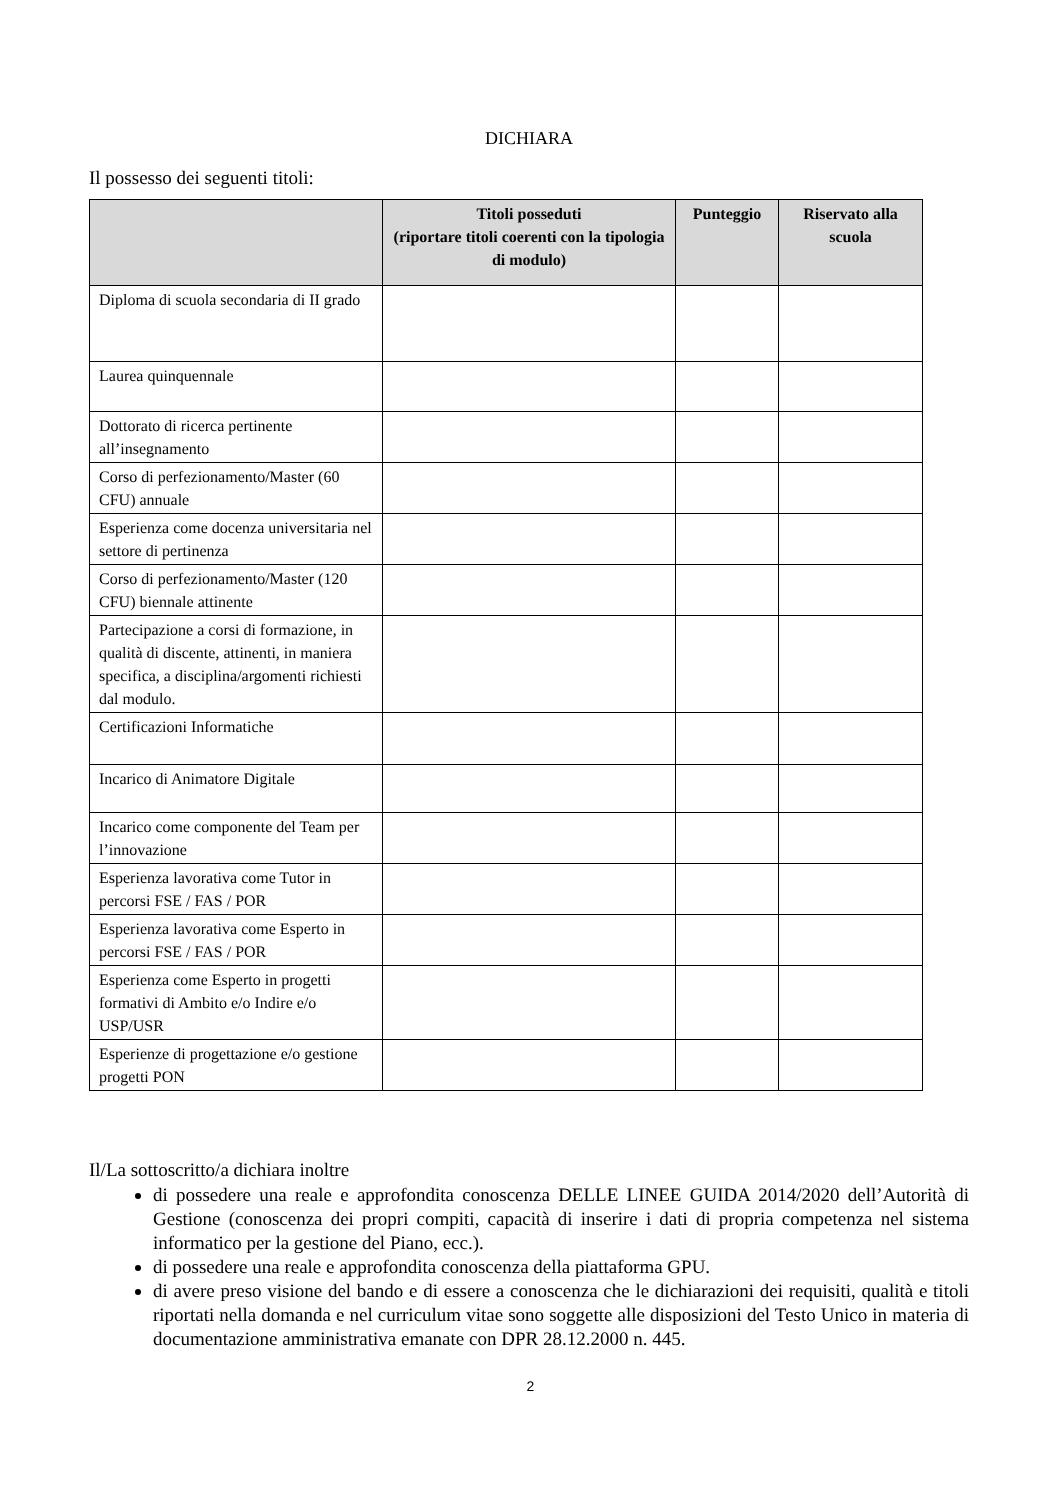DICHIARA
Il possesso dei seguenti titoli:
| | Titoli posseduti (riportare titoli coerenti con la tipologia di modulo) | Punteggio | Riservato alla scuola |
| --- | --- | --- | --- |
| Diploma di scuola secondaria di II grado | | | |
| Laurea quinquennale | | | |
| Dottorato di ricerca pertinente all’insegnamento | | | |
| Corso di perfezionamento/Master (60 CFU) annuale | | | |
| Esperienza come docenza universitaria nel settore di pertinenza | | | |
| Corso di perfezionamento/Master (120 CFU) biennale attinente | | | |
| Partecipazione a corsi di formazione, in qualità di discente, attinenti, in maniera specifica, a disciplina/argomenti richiesti dal modulo. | | | |
| Certificazioni Informatiche | | | |
| Incarico di Animatore Digitale | | | |
| Incarico come componente del Team per l’innovazione | | | |
| Esperienza lavorativa come Tutor in percorsi FSE / FAS / POR | | | |
| Esperienza lavorativa come Esperto in percorsi FSE / FAS / POR | | | |
| Esperienza come Esperto in progetti formativi di Ambito e/o Indire e/o USP/USR | | | |
| Esperienze di progettazione e/o gestione progetti PON | | | |
Il/La sottoscritto/a dichiara inoltre
di possedere una reale e approfondita conoscenza DELLE LINEE GUIDA 2014/2020 dell’Autorità di Gestione (conoscenza dei propri compiti, capacità di inserire i dati di propria competenza nel sistema informatico per la gestione del Piano, ecc.).
di possedere una reale e approfondita conoscenza della piattaforma GPU.
di avere preso visione del bando e di essere a conoscenza che le dichiarazioni dei requisiti, qualità e titoli riportati nella domanda e nel curriculum vitae sono soggette alle disposizioni del Testo Unico in materia di documentazione amministrativa emanate con DPR 28.12.2000 n. 445.
2